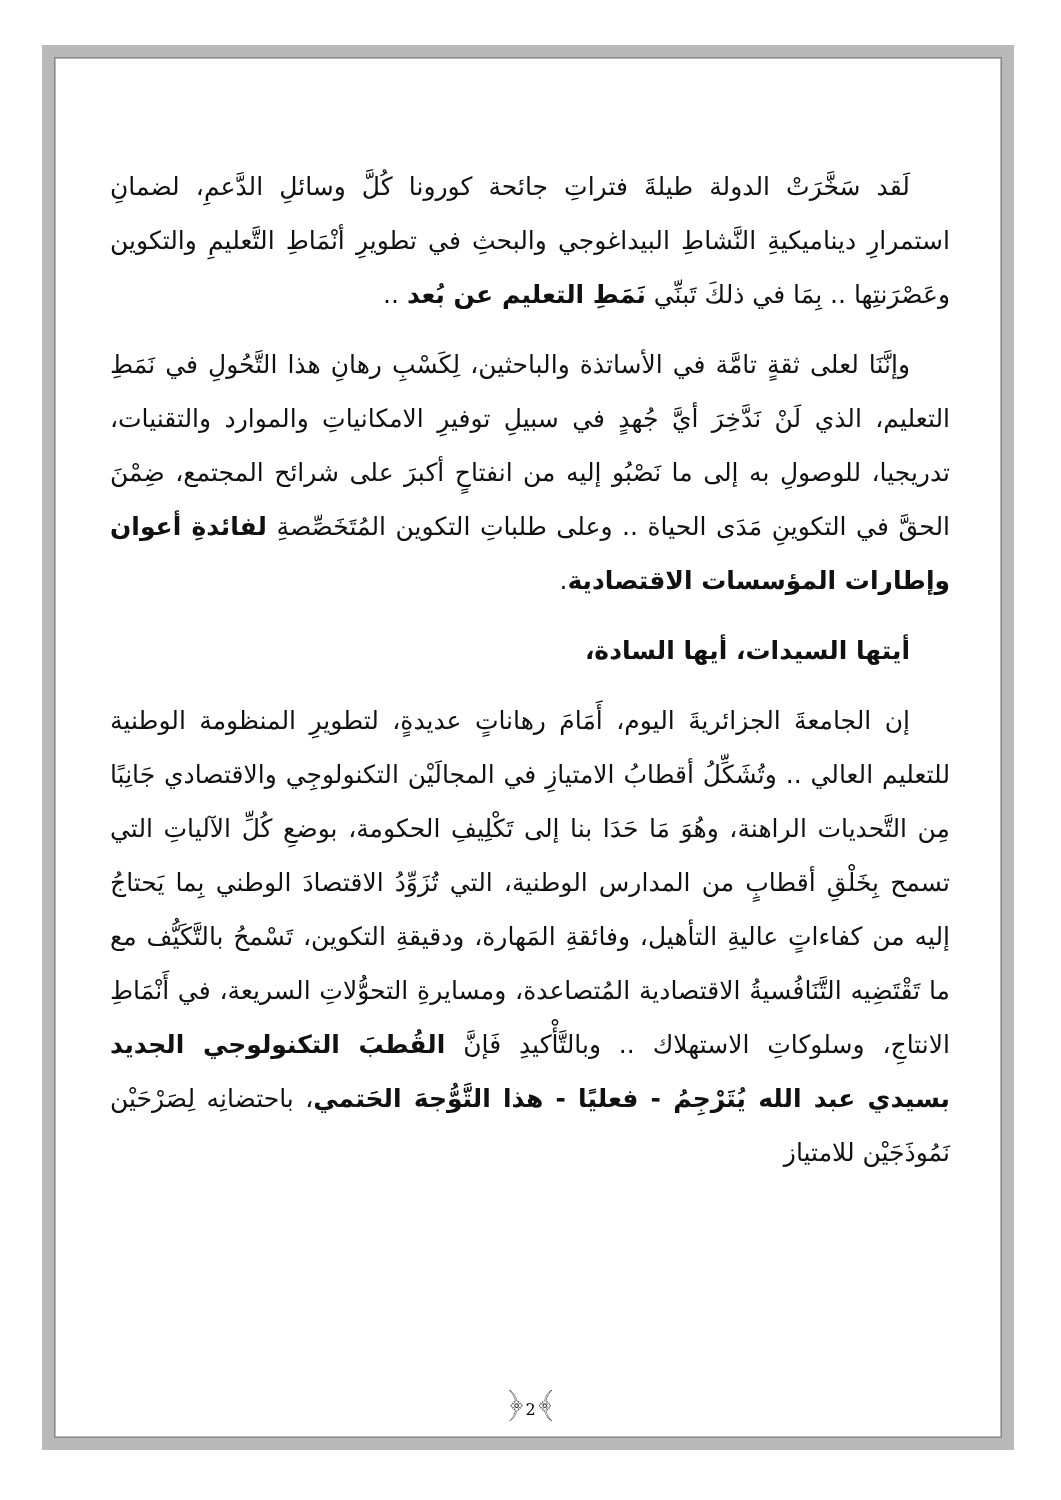لَقد سَخَّرَتْ الدولة طيلةَ فتراتِ جائحة كورونا كُلَّ وسائلِ الدَّعمِ، لضمانِ استمرارِ ديناميكيةِ النَّشاطِ البيداغوجي والبحثِ في تطويرِ أنْمَاطِ التَّعليمِ والتكوين وعَصْرَنتِها .. بِمَا في ذلكَ تَبنِّي نَمَطِ التعليم عن بُعد ..
وإنَّنَا لعلى ثقةٍ تامَّة في الأساتذة والباحثين، لِكَسْبِ رهانِ هذا التَّحُولِ في نَمَطِ التعليم، الذي لَنْ نَدَّخِرَ أيَّ جُهدٍ في سبيلِ توفيرِ الامكانياتِ والموارد والتقنيات، تدريجيا، للوصولِ به إلى ما نَصْبُو إليه من انفتاحٍ أكبرَ على شرائح المجتمع، ضِمْنَ الحقَّ في التكوينِ مَدَى الحياة .. وعلى طلباتِ التكوين المُتَخَصِّصةِ لفائدةِ أعوان وإطارات المؤسسات الاقتصادية.
أيتها السيدات، أيها السادة،
إن الجامعةَ الجزائريةَ اليوم، أَمَامَ رهاناتٍ عديدةٍ، لتطويرِ المنظومة الوطنية للتعليم العالي .. وتُشَكِّلُ أقطابُ الامتيازِ في المجالَيْن التكنولوجِي والاقتصادي جَانِبًا مِن التَّحديات الراهنة، وهُوَ مَا حَدَا بنا إلى تَكْلِيفِ الحكومة، بوضعِ كُلِّ الآلياتِ التي تسمح بِخَلْقِ أقطابٍ من المدارس الوطنية، التي تُزَوِّدُ الاقتصادَ الوطني بِما يَحتاجُ إليه من كفاءاتٍ عاليةِ التأهيل، وفائقةِ المَهارة، ودقيقةِ التكوين، تَسْمحُ بالتَّكَيُّف مع ما تَقْتَضِيه التَّنَافُسيةُ الاقتصادية المُتصاعدة، ومسايرةِ التحوُّلاتِ السريعة، في أَنْمَاطِ الانتاجِ، وسلوكاتِ الاستهلاك .. وبالتَّأْكيدِ فَإنَّ القُطبَ التكنولوجي الجديد بسيدي عبد الله يُتَرْجِمُ - فعليًا - هذا التَّوُّجهَ الحَتمي، باحتضانِه لِصَرْحَيْن نَمُوذَجَيْن للامتياز
﴿2﴾